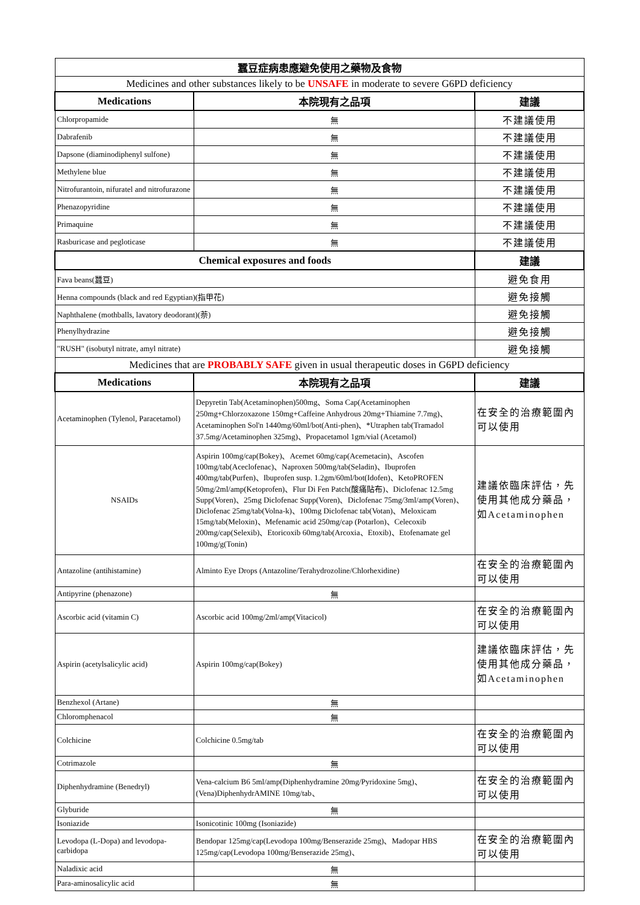| 蠶豆症病患應避免使用之藥物及食物 | | |
| Medicines and other substances likely to be UNSAFE in moderate to severe G6PD deficiency | | |
| Medications | 本院現有之品項 | 建議 |
| Chlorpropamide | 無 | 不建議使用 |
| Dabrafenib | 無 | 不建議使用 |
| Dapsone (diaminodiphenyl sulfone) | 無 | 不建議使用 |
| Methylene blue | 無 | 不建議使用 |
| Nitrofurantoin, nifuratel and nitrofurazone | 無 | 不建議使用 |
| Phenazopyridine | 無 | 不建議使用 |
| Primaquine | 無 | 不建議使用 |
| Rasburicase and pegloticase | 無 | 不建議使用 |
| Chemical exposures and foods | | 建議 |
| Fava beans(蠶豆) | | 避免食用 |
| Henna compounds (black and red Egyptian)(指甲花) | | 避免接觸 |
| Naphthalene (mothballs, lavatory deodorant)(萘) | | 避免接觸 |
| Phenylhydrazine | | 避免接觸 |
| "RUSH" (isobutyl nitrate, amyl nitrate) | | 避免接觸 |
| Medicines that are PROBABLY SAFE given in usual therapeutic doses in G6PD deficiency | | |
| Medications | 本院現有之品項 | 建議 |
| Acetaminophen (Tylenol, Paracetamol) | Depyretin Tab(Acetaminophen)500mg、Soma Cap(Acetaminophen 250mg+Chlorzoxazone 150mg+Caffeine Anhydrous 20mg+Thiamine 7.7mg)、Acetaminophen Sol'n 1440mg/60ml/bot(Anti-phen)、*Utraphen tab(Tramadol 37.5mg/Acetaminophen 325mg)、Propacetamol 1gm/vial (Acetamol) | 在安全的治療範圍內可以使用 |
| NSAIDs | Aspirin 100mg/cap(Bokey)、Acemet 60mg/cap(Acemetacin)、Ascofen 100mg/tab(Aceclofenac)、Naproxen 500mg/tab(Seladin)、Ibuprofen 400mg/tab(Purfen)、Ibuprofen susp. 1.2gm/60ml/bot(Idofen)、KetoPROFEN 50mg/2ml/amp(Ketoprofen)、Flur Di Fen Patch(酸痛貼布)、Diclofenac 12.5mg Supp(Voren)、25mg Diclofenac Supp(Voren)、Diclofenac 75mg/3ml/amp(Voren)、Diclofenac 25mg/tab(Volna-k)、100mg Diclofenac tab(Votan)、Meloxicam 15mg/tab(Meloxin)、Mefenamic acid 250mg/cap (Potarlon)、Celecoxib 200mg/cap(Selexib)、Etoricoxib 60mg/tab(Arcoxia、Etoxib)、Etofenamate gel 100mg/g(Tonin) | 建議依臨床評估，先使用其他成分藥品，如Acetaminophen |
| Antazoline (antihistamine) | Alminto Eye Drops (Antazoline/Terahydrozoline/Chlorhexidine) | 在安全的治療範圍內可以使用 |
| Antipyrine (phenazone) | 無 | |
| Ascorbic acid (vitamin C) | Ascorbic acid 100mg/2ml/amp(Vitacicol) | 在安全的治療範圍內可以使用 |
| Aspirin (acetylsalicylic acid) | Aspirin 100mg/cap(Bokey) | 建議依臨床評估，先使用其他成分藥品，如Acetaminophen |
| Benzhexol (Artane) | 無 | |
| Chloromphenacol | 無 | |
| Colchicine | Colchicine 0.5mg/tab | 在安全的治療範圍內可以使用 |
| Cotrimazole | 無 | |
| Diphenhydramine (Benedryl) | Vena-calcium B6 5ml/amp(Diphenhydramine 20mg/Pyridoxine 5mg)、(Vena)DiphenhydrAMINE 10mg/tab、 | 在安全的治療範圍內可以使用 |
| Glyburide | 無 | |
| Isoniazide | Isonicotinic 100mg (Isoniazide) | |
| Levodopa (L-Dopa) and levodopa-carbidopa | Bendopar 125mg/cap(Levodopa 100mg/Benserazide 25mg)、Madopar HBS 125mg/cap(Levodopa 100mg/Benserazide 25mg)、 | 在安全的治療範圍內可以使用 |
| Naladixic acid | 無 | |
| Para-aminosalicylic acid | 無 | |